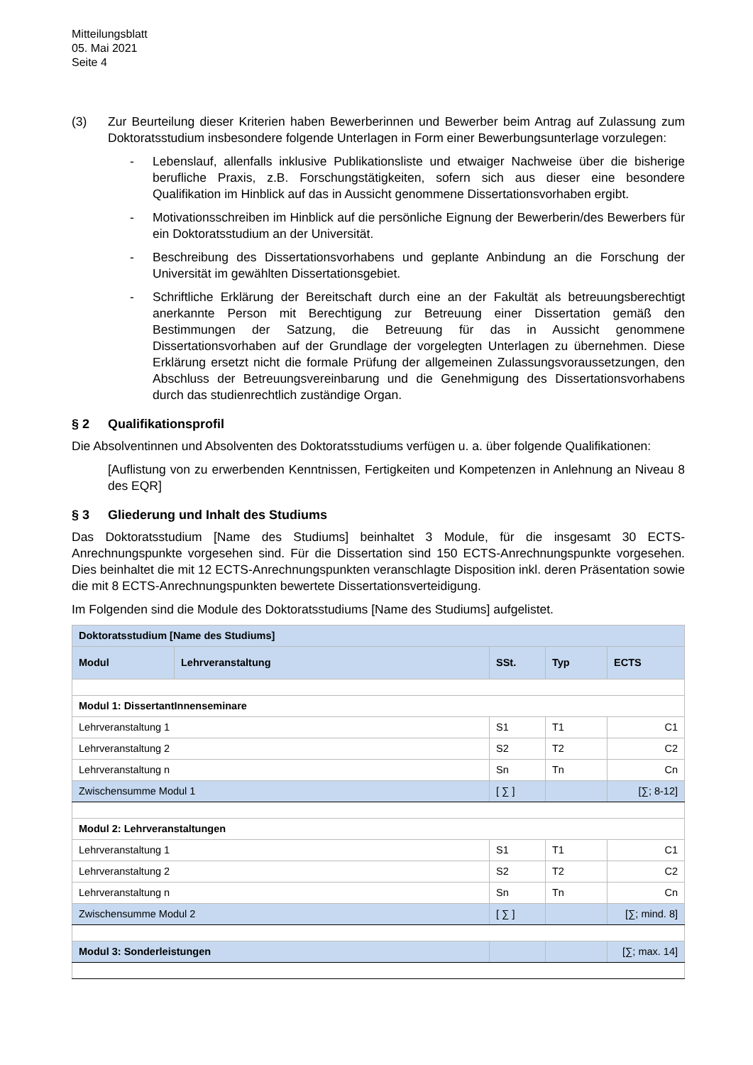Mitteilungsblatt
05. Mai 2021
Seite 4
(3) Zur Beurteilung dieser Kriterien haben Bewerberinnen und Bewerber beim Antrag auf Zulassung zum Doktoratsstudium insbesondere folgende Unterlagen in Form einer Bewerbungsunterlage vorzulegen:
- Lebenslauf, allenfalls inklusive Publikationsliste und etwaiger Nachweise über die bisherige berufliche Praxis, z.B. Forschungstätigkeiten, sofern sich aus dieser eine besondere Qualifikation im Hinblick auf das in Aussicht genommene Dissertationsvorhaben ergibt.
- Motivationsschreiben im Hinblick auf die persönliche Eignung der Bewerberin/des Bewerbers für ein Doktoratsstudium an der Universität.
- Beschreibung des Dissertationsvorhabens und geplante Anbindung an die Forschung der Universität im gewählten Dissertationsgebiet.
- Schriftliche Erklärung der Bereitschaft durch eine an der Fakultät als betreuungsberechtigt anerkannte Person mit Berechtigung zur Betreuung einer Dissertation gemäß den Bestimmungen der Satzung, die Betreuung für das in Aussicht genommene Dissertationsvorhaben auf der Grundlage der vorgelegten Unterlagen zu übernehmen. Diese Erklärung ersetzt nicht die formale Prüfung der allgemeinen Zulassungsvoraussetzungen, den Abschluss der Betreuungsvereinbarung und die Genehmigung des Dissertationsvorhabens durch das studienrechtlich zuständige Organ.
§ 2 Qualifikationsprofil
Die Absolventinnen und Absolventen des Doktoratsstudiums verfügen u. a. über folgende Qualifikationen:
[Auflistung von zu erwerbenden Kenntnissen, Fertigkeiten und Kompetenzen in Anlehnung an Niveau 8 des EQR]
§ 3 Gliederung und Inhalt des Studiums
Das Doktoratsstudium [Name des Studiums] beinhaltet 3 Module, für die insgesamt 30 ECTS-Anrechnungspunkte vorgesehen sind. Für die Dissertation sind 150 ECTS-Anrechnungspunkte vorgesehen. Dies beinhaltet die mit 12 ECTS-Anrechnungspunkten veranschlagte Disposition inkl. deren Präsentation sowie die mit 8 ECTS-Anrechnungspunkten bewertete Dissertationsverteidigung.
Im Folgenden sind die Module des Doktoratsstudiums [Name des Studiums] aufgelistet.
| Doktoratsstudium [Name des Studiums] | | | | |
| --- | --- | --- | --- | --- |
| Modul | Lehrveranstaltung | SSt. | Typ | ECTS |
| Modul 1: DissertantInnenseminare | | | | |
| Lehrveranstaltung 1 | | S1 | T1 | C1 |
| Lehrveranstaltung 2 | | S2 | T2 | C2 |
| Lehrveranstaltung n | | Sn | Tn | Cn |
| Zwischensumme Modul 1 | | [ ∑ ] | | [∑; 8-12] |
| Modul 2: Lehrveranstaltungen | | | | |
| Lehrveranstaltung 1 | | S1 | T1 | C1 |
| Lehrveranstaltung 2 | | S2 | T2 | C2 |
| Lehrveranstaltung n | | Sn | Tn | Cn |
| Zwischensumme Modul 2 | | [ ∑ ] | | [∑; mind. 8] |
| Modul 3: Sonderleistungen | | | | [∑; max. 14] |